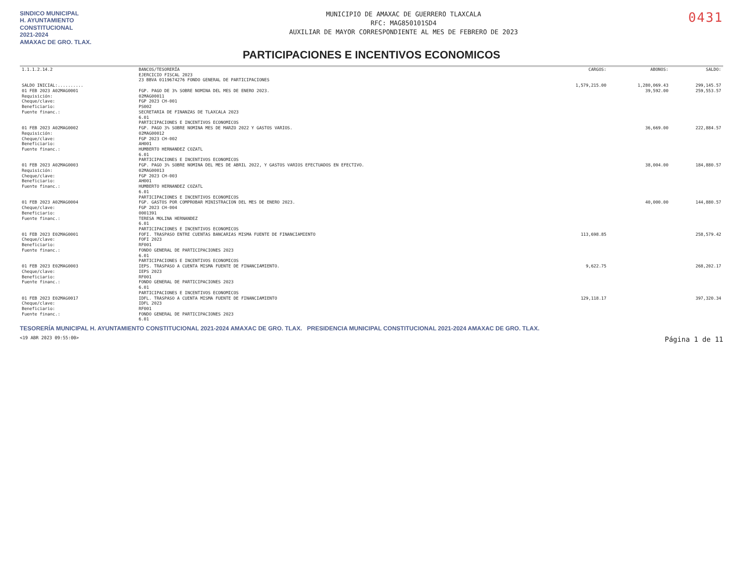SINDICO MUNICIPAL
H. AYUNTAMIENTO CONSTITUCIONAL
2021-2024
AMAXAC DE GRO. TLAX.
MUNICIPIO DE AMAXAC DE GUERRERO TLAXCALA
RFC: MAG850101SD4
AUXILIAR DE MAYOR CORRESPONDIENTE AL MES DE FEBRERO DE 2023
0431
PARTICIPACIONES E INCENTIVOS ECONOMICOS
| 1.1.1.2.14.2 | BANCOS/TESORERÍA EJERCICIO FISCAL 2023 23 BBVA 0119674276 FONDO GENERAL DE PARTICIPACIONES | CARGOS: | ABONOS: | SALDO: |
| SALDO INICIAL:.......... | | 1,579,215.00 | 1,280,069.43 | 299,145.57 |
| 01 FEB 2023 A02MAG0001 Requisición: Cheque/clave: Beneficiario: Fuente financ.: | FGP. PAGO DE 3% SOBRE NOMINA DEL MES DE ENERO 2023. 02MAG00011 FGP 2023 CH-001 PS002 SECRETARIA DE FINANZAS DE TLAXCALA 2023 6.01 PARTICIPACIONES E INCENTIVOS ECONOMICOS | | 39,592.00 | 259,553.57 |
| 01 FEB 2023 A02MAG0002 Requisición: Cheque/clave: Beneficiario: Fuente financ.: | FGP. PAGO 3% SOBRE NOMINA MES DE MARZO 2022 Y GASTOS VARIOS. 02MAG00012 FGP 2023 CH-002 AH001 HUMBERTO HERNANDEZ COZATL 6.01 PARTICIPACIONES E INCENTIVOS ECONOMICOS | | 36,669.00 | 222,884.57 |
| 01 FEB 2023 A02MAG0003 Requisición: Cheque/clave: Beneficiario: Fuente financ.: | FGP. PAGO 3% SOBRE NOMINA DEL MES DE ABRIL 2022, Y GASTOS VARIOS EFECTUADOS EN EFECTIVO. 02MAG00013 FGP 2023 CH-003 AH001 HUMBERTO HERNANDEZ COZATL 6.01 PARTICIPACIONES E INCENTIVOS ECONOMICOS | | 38,004.00 | 184,880.57 |
| 01 FEB 2023 A02MAG0004 Cheque/clave: Beneficiario: Fuente financ.: | FGP. GASTOS POR COMPROBAR MINISTRACION DEL MES DE ENERO 2023. FGP 2023 CH-004 0001391 TERESA MOLINA HERNANDEZ 6.01 PARTICIPACIONES E INCENTIVOS ECONOMICOS | | 40,000.00 | 144,880.57 |
| 01 FEB 2023 E02MAG0001 Cheque/clave: Beneficiario: Fuente financ.: | FOFI. TRASPASO ENTRE CUENTAS BANCARIAS MISMA FUENTE DE FINANCIAMIENTO FOFI 2023 RF001 FONDO GENERAL DE PARTICIPACIONES 2023 6.01 PARTICIPACIONES E INCENTIVOS ECONOMICOS | 113,698.85 | | 258,579.42 |
| 01 FEB 2023 E02MAG0003 Cheque/clave: Beneficiario: Fuente financ.: | IEPS. TRASPASO A CUENTA MISMA FUENTE DE FINANCIAMIENTO. IEPS 2023 RF001 FONDO GENERAL DE PARTICIPACIONES 2023 6.01 PARTICIPACIONES E INCENTIVOS ECONOMICOS | 9,622.75 | | 268,202.17 |
| 01 FEB 2023 E02MAG0017 Cheque/clave: Beneficiario: Fuente financ.: | IDFL. TRASPASO A CUENTA MISMA FUENTE DE FINANCIAMIENTO IDFL 2023 RF001 FONDO GENERAL DE PARTICIPACIONES 2023 6.01 | 129,118.17 | | 397,320.34 |
TESORERÍA MUNICIPAL H. AYUNTAMIENTO CONSTITUCIONAL 2021-2024 AMAXAC DE GRO. TLAX. PRESIDENCIA MUNICIPAL CONSTITUCIONAL 2021-2024 AMAXAC DE GRO. TLAX.
<19 ABR 2023 09:55:00> Página 1 de 11